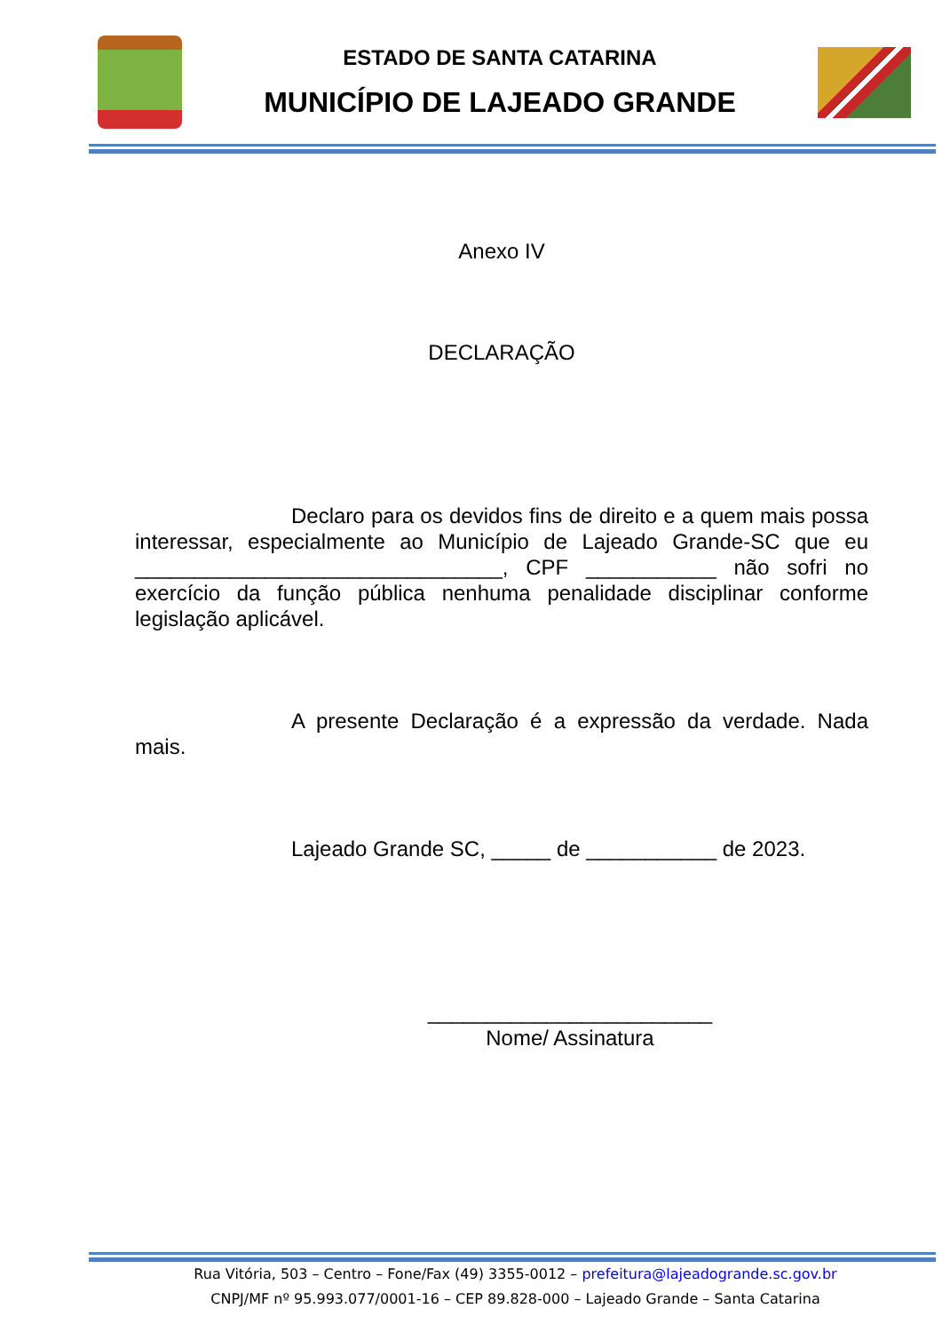ESTADO DE SANTA CATARINA
MUNICÍPIO DE LAJEADO GRANDE
Anexo IV
DECLARAÇÃO
Declaro para os devidos fins de direito e a quem mais possa interessar, especialmente ao Município de Lajeado Grande-SC que eu _______________________________, CPF ___________ não sofri no exercício da função pública nenhuma penalidade disciplinar conforme legislação aplicável.
A presente Declaração é a expressão da verdade. Nada mais.
Lajeado Grande SC, _____ de ___________ de 2023.
________________________
Nome/ Assinatura
Rua Vitória, 503 – Centro – Fone/Fax (49) 3355-0012 – prefeitura@lajeadogrande.sc.gov.br
CNPJ/MF nº 95.993.077/0001-16 – CEP 89.828-000 – Lajeado Grande – Santa Catarina